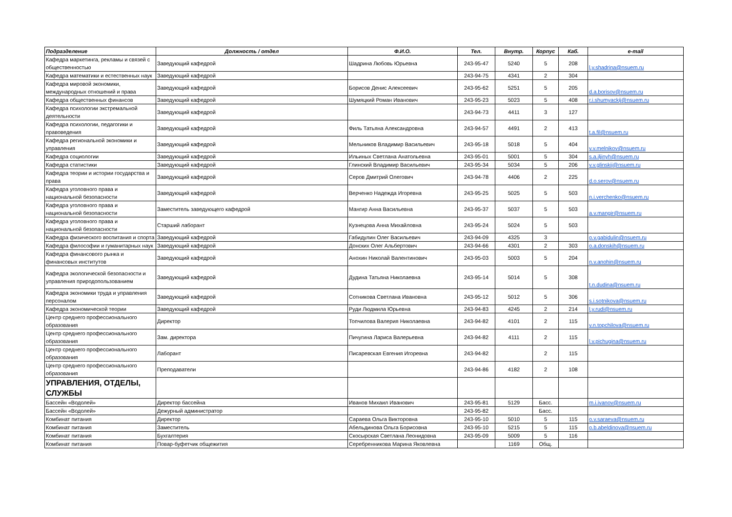| Подразделение | Должность / отдел | Ф.И.О. | Тел. | Внутр. | Корпус | Каб. | e-mail |
| --- | --- | --- | --- | --- | --- | --- | --- |
| Кафедра маркетинга, рекламы и связей с общественностью | Заведующий кафедрой | Шадрина Любовь Юрьевна | 243-95-47 | 5240 | 5 | 208 | l.y.shadrina@nsuem.ru |
| Кафедра математики и естественных наук | Заведующий кафедрой | | 243-94-75 | 4341 | 2 | 304 | |
| Кафедра мировой экономики, международных отношений и права | Заведующий кафедрой | Борисов Денис Алексеевич | 243-95-62 | 5251 | 5 | 205 | d.a.borisov@nsuem.ru |
| Кафедра общественных финансов | Заведующий кафедрой | Шумяцкий Роман Иванович | 243-95-23 | 5023 | 5 | 408 | r.i.shumyackij@nsuem.ru |
| Кафедра психологии экстремальной деятельности | Заведующий кафедрой | | 243-94-73 | 4411 | 3 | 127 | |
| Кафедра психологии, педагогики и правоведения | Заведующий кафедрой | Филь Татьяна Александровна | 243-94-57 | 4491 | 2 | 413 | t.a.fil@nsuem.ru |
| Кафедра региональной экономики и управления | Заведующий кафедрой | Мельников Владимир Васильевич | 243-95-18 | 5018 | 5 | 404 | v.v.melnikov@nsuem.ru |
| Кафедра социологии | Заведующий кафедрой | Ильиных Светлана Анатольевна | 243-95-01 | 5001 | 5 | 304 | s.a.iljinyh@nsuem.ru |
| Кафедра статистики | Заведующий кафедрой | Глинский Владимир Васильевич | 243-95-34 | 5034 | 5 | 206 | v.v.glinskij@nsuem.ru |
| Кафедра теории и истории государства и права | Заведующий кафедрой | Серов Дмитрий Олегович | 243-94-78 | 4406 | 2 | 225 | d.o.serov@nsuem.ru |
| Кафедра уголовного права и национальной безопасности | Заведующий кафедрой | Верченко Надежда Игоревна | 243-95-25 | 5025 | 5 | 503 | n.i.verchenko@nsuem.ru |
| Кафедра уголовного права и национальной безопасности | Заместитель заведующего кафедрой | Мангир Анна Васильевна | 243-95-37 | 5037 | 5 | 503 | a.v.mangir@nsuem.ru |
| Кафедра уголовного права и национальной безопасности | Старший лаборант | Кузнецова Анна Михайловна | 243-95-24 | 5024 | 5 | 503 | |
| Кафедра физического воспитания и спорта | Заведующий кафедрой | Габидулин Олег Васильевич | 243-94-09 | 4325 | 3 | | o.v.gabidulin@nsuem.ru |
| Кафедра философии и гуманитарных наук | Заведующий кафедрой | Донских Олег Альбертович | 243-94-66 | 4301 | 2 | 303 | o.a.donskih@nsuem.ru |
| Кафедра финансового рынка и финансовых институтов | Заведующий кафедрой | Анохин Николай Валентинович | 243-95-03 | 5003 | 5 | 204 | n.v.anohin@nsuem.ru |
| Кафедра экологической безопасности и управления природопользованием | Заведующий кафедрой | Дудина Татьяна Николаевна | 243-95-14 | 5014 | 5 | 308 | t.n.dudina@nsuem.ru |
| Кафедра экономики труда и управления персоналом | Заведующий кафедрой | Сотникова Светлана Ивановна | 243-95-12 | 5012 | 5 | 306 | s.i.sotnikova@nsuem.ru |
| Кафедра экономической теории | Заведующий кафедрой | Руди Людмила Юрьевна | 243-94-83 | 4245 | 2 | 214 | l.y.rudi@nsuem.ru |
| Центр среднего профессионального образования | Директор | Топчилова Валерия Николаевна | 243-94-82 | 4101 | 2 | 115 | v.n.topchilova@nsuem.ru |
| Центр среднего профессионального образования | Зам. директора | Пичугина Лариса Валерьевна | 243-94-82 | 4111 | 2 | 115 | l.v.pichugina@nsuem.ru |
| Центр среднего профессионального образования | Лаборант | Писаревская Евгения Игоревна | 243-94-82 | | 2 | 115 | |
| Центр среднего профессионального образования | Преподаватели | | 243-94-86 | 4182 | 2 | 108 | |
| УПРАВЛЕНИЯ, ОТДЕЛЫ, СЛУЖБЫ | | | | | | | |
| Бассейн «Водолей» | Директор бассейна | Иванов Михаил Иванович | 243-95-81 | 5129 | Басс. | | m.i.ivanov@nsuem.ru |
| Бассейн «Водолей» | Дежурный администратор | | 243-95-82 | | Басс. | | |
| Комбинат питания | Директор | Сараева Ольга Викторовна | 243-95-10 | 5010 | 5 | 115 | o.v.saraeva@nsuem.ru |
| Комбинат питания | Заместитель | Абельдинова Ольга Борисовна | 243-95-10 | 5215 | 5 | 115 | o.b.abeldinova@nsuem.ru |
| Комбинат питания | Бухгалтерия | Скосырская Светлана Леонидовна | 243-95-09 | 5009 | 5 | 116 | |
| Комбинат питания | Повар-буфетчик общежития | Серебренникова Марина Яковлевна | | 1169 | Общ. | | |